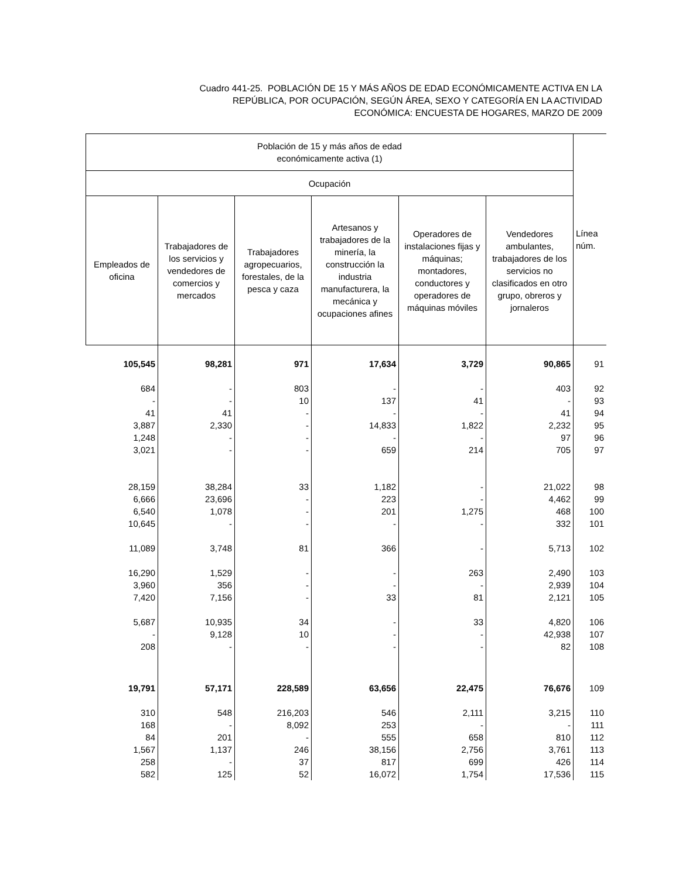Cuadro 441-25. POBLACIÓN DE 15 Y MÁS AÑOS DE EDAD ECONÓMICAMENTE ACTIVA EN LA
REPÚBLICA, POR OCUPACIÓN, SEGÚN ÁREA, SEXO Y CATEGORÍA EN LA ACTIVIDAD
ECONÓMICA: ENCUESTA DE HOGARES, MARZO DE 2009
| Población de 15 y más años de edad económicamente activa (1) | | | | | | Línea núm. |
| --- | --- | --- | --- | --- | --- | --- |
| Ocupación | | | | | | |
| Empleados de oficina | Trabajadores de los servicios y vendedores de comercios y mercados | Trabajadores agropecuarios, forestales, de la pesca y caza | Artesanos y trabajadores de la minería, la construcción la industria manufacturera, la mecánica y ocupaciones afines | Operadores de instalaciones fijas y máquinas; montadores, conductores y operadores de máquinas móviles | Vendedores ambulantes, trabajadores de los servicios no clasificados en otro grupo, obreros y jornaleros | |
| 105,545 | 98,281 | 971 | 17,634 | 3,729 | 90,865 | 91 |
| 684 | - | 803 | - | - | 403 | 92 |
| - | - | 10 | 137 | 41 | - | 93 |
| 41 | 41 | - | - | - | 41 | 94 |
| 3,887 | 2,330 | - | 14,833 | 1,822 | 2,232 | 95 |
| 1,248 | - | - | - | - | 97 | 96 |
| 3,021 | - | - | 659 | 214 | 705 | 97 |
| 28,159 | 38,284 | 33 | 1,182 | - | 21,022 | 98 |
| 6,666 | 23,696 | - | 223 | - | 4,462 | 99 |
| 6,540 | 1,078 | - | 201 | 1,275 | 468 | 100 |
| 10,645 | - | - | - | - | 332 | 101 |
| 11,089 | 3,748 | 81 | 366 | - | 5,713 | 102 |
| 16,290 | 1,529 | - | - | 263 | 2,490 | 103 |
| 3,960 | 356 | - | - | - | 2,939 | 104 |
| 7,420 | 7,156 | - | 33 | 81 | 2,121 | 105 |
| 5,687 | 10,935 | 34 | - | 33 | 4,820 | 106 |
| - | 9,128 | 10 | - | - | 42,938 | 107 |
| 208 | - | - | - | - | 82 | 108 |
| 19,791 | 57,171 | 228,589 | 63,656 | 22,475 | 76,676 | 109 |
| 310 | 548 | 216,203 | 546 | 2,111 | 3,215 | 110 |
| 168 | - | 8,092 | 253 | - | - | 111 |
| 84 | 201 | - | 555 | 658 | 810 | 112 |
| 1,567 | 1,137 | 246 | 38,156 | 2,756 | 3,761 | 113 |
| 258 | - | 37 | 817 | 699 | 426 | 114 |
| 582 | 125 | 52 | 16,072 | 1,754 | 17,536 | 115 |